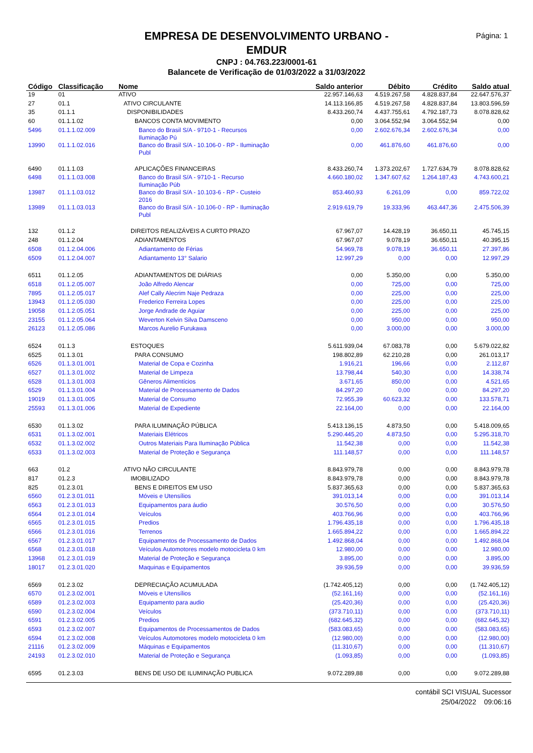Página: 1
EMPRESA DE DESENVOLVIMENTO URBANO -
EMDUR
CNPJ : 04.763.223/0001-61
Balancete de Verificação de 01/03/2022 a 31/03/2022
| Código | Classificação | Nome | Saldo anterior | Débito | Crédito | Saldo atual |
| --- | --- | --- | --- | --- | --- | --- |
| 19 | 01 | ATIVO | 22.957.146,63 | 4.519.267,58 | 4.828.837,84 | 22.647.576,37 |
| 27 | 01.1 | ATIVO CIRCULANTE | 14.113.166,85 | 4.519.267,58 | 4.828.837,84 | 13.803.596,59 |
| 35 | 01.1.1 | DISPONIBILIDADES | 8.433.260,74 | 4.437.755,61 | 4.792.187,73 | 8.078.828,62 |
| 60 | 01.1.1.02 | BANCOS CONTA MOVIMENTO | 0,00 | 3.064.552,94 | 3.064.552,94 | 0,00 |
| 5496 | 01.1.1.02.009 | Banco do Brasil S/A - 9710-1 - Recursos Iluminação Pú | 0,00 | 2.602.676,34 | 2.602.676,34 | 0,00 |
| 13990 | 01.1.1.02.016 | Banco do Brasil S/A - 10.106-0 - RP - Iluminação Publ | 0,00 | 461.876,60 | 461.876,60 | 0,00 |
| 6490 | 01.1.1.03 | APLICAÇÕES FINANCEIRAS | 8.433.260,74 | 1.373.202,67 | 1.727.634,79 | 8.078.828,62 |
| 6498 | 01.1.1.03.008 | Banco do Brasil S/A - 9710-1 - Recurso Iluminação Púb | 4.660.180,02 | 1.347.607,62 | 1.264.187,43 | 4.743.600,21 |
| 13987 | 01.1.1.03.012 | Banco do Brasil S/A - 10.103-6 - RP - Custeio 2016 | 853.460,93 | 6.261,09 | 0,00 | 859.722,02 |
| 13989 | 01.1.1.03.013 | Banco do Brasil S/A - 10.106-0 - RP - Iluminação Publ | 2.919.619,79 | 19.333,96 | 463.447,36 | 2.475.506,39 |
| 132 | 01.1.2 | DIREITOS REALIZÁVEIS A CURTO PRAZO | 67.967,07 | 14.428,19 | 36.650,11 | 45.745,15 |
| 248 | 01.1.2.04 | ADIANTAMENTOS | 67.967,07 | 9.078,19 | 36.650,11 | 40.395,15 |
| 6508 | 01.1.2.04.006 | Adiantamento de Férias | 54.969,78 | 9.078,19 | 36.650,11 | 27.397,86 |
| 6509 | 01.1.2.04.007 | Adiantamento 13° Salario | 12.997,29 | 0,00 | 0,00 | 12.997,29 |
| 6511 | 01.1.2.05 | ADIANTAMENTOS DE DIÁRIAS | 0,00 | 5.350,00 | 0,00 | 5.350,00 |
| 6518 | 01.1.2.05.007 | João Alfredo Alencar | 0,00 | 725,00 | 0,00 | 725,00 |
| 7895 | 01.1.2.05.017 | Alef Cally Alecrim Naje Pedraza | 0,00 | 225,00 | 0,00 | 225,00 |
| 13943 | 01.1.2.05.030 | Frederico Ferreira Lopes | 0,00 | 225,00 | 0,00 | 225,00 |
| 19058 | 01.1.2.05.051 | Jorge Andrade de Aguiar | 0,00 | 225,00 | 0,00 | 225,00 |
| 23155 | 01.1.2.05.064 | Weverton Kelvin Silva Damsceno | 0,00 | 950,00 | 0,00 | 950,00 |
| 26123 | 01.1.2.05.086 | Marcos Aurelio Furukawa | 0,00 | 3.000,00 | 0,00 | 3.000,00 |
| 6524 | 01.1.3 | ESTOQUES | 5.611.939,04 | 67.083,78 | 0,00 | 5.679.022,82 |
| 6525 | 01.1.3.01 | PARA CONSUMO | 198.802,89 | 62.210,28 | 0,00 | 261.013,17 |
| 6526 | 01.1.3.01.001 | Material de Copa e Cozinha | 1.916,21 | 196,66 | 0,00 | 2.112,87 |
| 6527 | 01.1.3.01.002 | Material de Limpeza | 13.798,44 | 540,30 | 0,00 | 14.338,74 |
| 6528 | 01.1.3.01.003 | Gêneros Alimentícios | 3.671,65 | 850,00 | 0,00 | 4.521,65 |
| 6529 | 01.1.3.01.004 | Material de Processamento de Dados | 84.297,20 | 0,00 | 0,00 | 84.297,20 |
| 19019 | 01.1.3.01.005 | Material de Consumo | 72.955,39 | 60.623,32 | 0,00 | 133.578,71 |
| 25593 | 01.1.3.01.006 | Material de Expediente | 22.164,00 | 0,00 | 0,00 | 22.164,00 |
| 6530 | 01.1.3.02 | PARA ILUMINAÇÃO PÚBLICA | 5.413.136,15 | 4.873,50 | 0,00 | 5.418.009,65 |
| 6531 | 01.1.3.02.001 | Materiais Elétricos | 5.290.445,20 | 4.873,50 | 0,00 | 5.295.318,70 |
| 6532 | 01.1.3.02.002 | Outros Materiais Para Iluminação Pública | 11.542,38 | 0,00 | 0,00 | 11.542,38 |
| 6533 | 01.1.3.02.003 | Material de Proteção e Segurança | 111.148,57 | 0,00 | 0,00 | 111.148,57 |
| 663 | 01.2 | ATIVO NÃO CIRCULANTE | 8.843.979,78 | 0,00 | 0,00 | 8.843.979,78 |
| 817 | 01.2.3 | IMOBILIZADO | 8.843.979,78 | 0,00 | 0,00 | 8.843.979,78 |
| 825 | 01.2.3.01 | BENS E DIREITOS EM USO | 5.837.365,63 | 0,00 | 0,00 | 5.837.365,63 |
| 6560 | 01.2.3.01.011 | Móveis e Utensílios | 391.013,14 | 0,00 | 0,00 | 391.013,14 |
| 6563 | 01.2.3.01.013 | Equipamentos para áudio | 30.576,50 | 0,00 | 0,00 | 30.576,50 |
| 6564 | 01.2.3.01.014 | Veículos | 403.766,96 | 0,00 | 0,00 | 403.766,96 |
| 6565 | 01.2.3.01.015 | Predios | 1.796.435,18 | 0,00 | 0,00 | 1.796.435,18 |
| 6566 | 01.2.3.01.016 | Terrenos | 1.665.894,22 | 0,00 | 0,00 | 1.665.894,22 |
| 6567 | 01.2.3.01.017 | Equipamentos de Processamento de Dados | 1.492.868,04 | 0,00 | 0,00 | 1.492.868,04 |
| 6568 | 01.2.3.01.018 | Veículos Automotores modelo motocicleta 0 km | 12.980,00 | 0,00 | 0,00 | 12.980,00 |
| 13968 | 01.2.3.01.019 | Material de Proteção e Segurança | 3.895,00 | 0,00 | 0,00 | 3.895,00 |
| 18017 | 01.2.3.01.020 | Maquinas e Equipamentos | 39.936,59 | 0,00 | 0,00 | 39.936,59 |
| 6569 | 01.2.3.02 | DEPRECIAÇÃO ACUMULADA | (1.742.405,12) | 0,00 | 0,00 | (1.742.405,12) |
| 6570 | 01.2.3.02.001 | Móveis e Utensílios | (52.161,16) | 0,00 | 0,00 | (52.161,16) |
| 6589 | 01.2.3.02.003 | Equipamento para audio | (25.420,36) | 0,00 | 0,00 | (25.420,36) |
| 6590 | 01.2.3.02.004 | Veículos | (373.710,11) | 0,00 | 0,00 | (373.710,11) |
| 6591 | 01.2.3.02.005 | Predios | (682.645,32) | 0,00 | 0,00 | (682.645,32) |
| 6593 | 01.2.3.02.007 | Equipamentos de Processamentos de Dados | (583.083,65) | 0,00 | 0,00 | (583.083,65) |
| 6594 | 01.2.3.02.008 | Veículos Automotores modelo motocicleta 0 km | (12.980,00) | 0,00 | 0,00 | (12.980,00) |
| 21116 | 01.2.3.02.009 | Máquinas e Equipamentos | (11.310,67) | 0,00 | 0,00 | (11.310,67) |
| 24193 | 01.2.3.02.010 | Material de Proteção e Segurança | (1.093,85) | 0,00 | 0,00 | (1.093,85) |
| 6595 | 01.2.3.03 | BENS DE USO DE ILUMINAÇÃO PUBLICA | 9.072.289,88 | 0,00 | 0,00 | 9.072.289,88 |
contábil SCI VISUAL Sucessor
25/04/2022 09:06:16